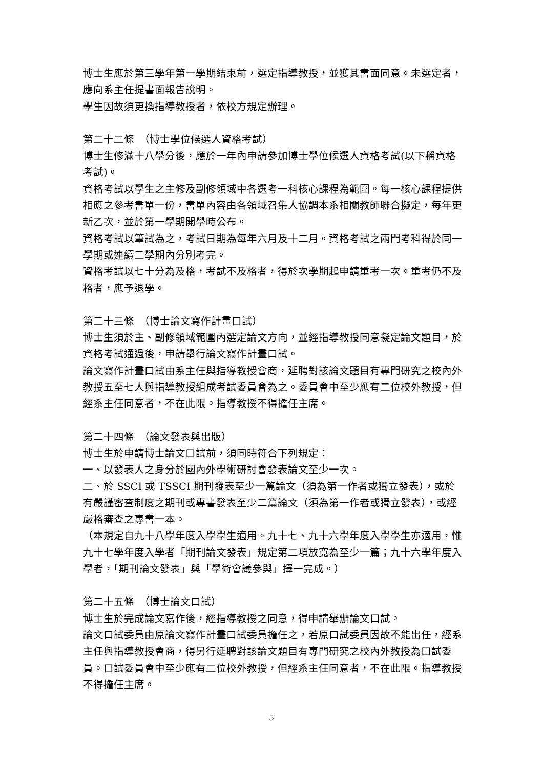博士生應於第三學年第一學期結束前，選定指導教授，並獲其書面同意。未選定者，應向系主任提書面報告說明。
學生因故須更換指導教授者，依校方規定辦理。
第二十二條　（博士學位候選人資格考試）
博士生修滿十八學分後，應於一年內申請參加博士學位候選人資格考試(以下稱資格考試)。
資格考試以學生之主修及副修領域中各選考一科核心課程為範圍。每一核心課程提供相應之參考書單一份，書單內容由各領域召集人協調本系相關教師聯合擬定，每年更新乙次，並於第一學期開學時公布。
資格考試以筆試為之，考試日期為每年六月及十二月。資格考試之兩門考科得於同一學期或連續二學期內分別考完。
資格考試以七十分為及格，考試不及格者，得於次學期起申請重考一次。重考仍不及格者，應予退學。
第二十三條　（博士論文寫作計畫口試）
博士生須於主、副修領域範圍內選定論文方向，並經指導教授同意擬定論文題目，於資格考試通過後，申請舉行論文寫作計畫口試。
論文寫作計畫口試由系主任與指導教授會商，延聘對該論文題目有專門研究之校內外教授五至七人與指導教授組成考試委員會為之。委員會中至少應有二位校外教授，但經系主任同意者，不在此限。指導教授不得擔任主席。
第二十四條　（論文發表與出版）
博士生於申請博士論文口試前，須同時符合下列規定：
一、以發表人之身分於國內外學術研討會發表論文至少一次。
二、於 SSCI 或 TSSCI 期刊發表至少一篇論文（須為第一作者或獨立發表），或於有嚴謹審查制度之期刊或專書發表至少二篇論文（須為第一作者或獨立發表），或經嚴格審查之專書一本。
（本規定自九十八學年度入學學生適用。九十七、九十六學年度入學學生亦適用，惟九十七學年度入學者「期刊論文發表」規定第二項放寬為至少一篇；九十六學年度入學者，「期刊論文發表」與「學術會議參與」擇一完成。）
第二十五條　（博士論文口試）
博士生於完成論文寫作後，經指導教授之同意，得申請舉辦論文口試。
論文口試委員由原論文寫作計畫口試委員擔任之，若原口試委員因故不能出任，經系主任與指導教授會商，得另行延聘對該論文題目有專門研究之校內外教授為口試委員。口試委員會中至少應有二位校外教授，但經系主任同意者，不在此限。指導教授不得擔任主席。
5